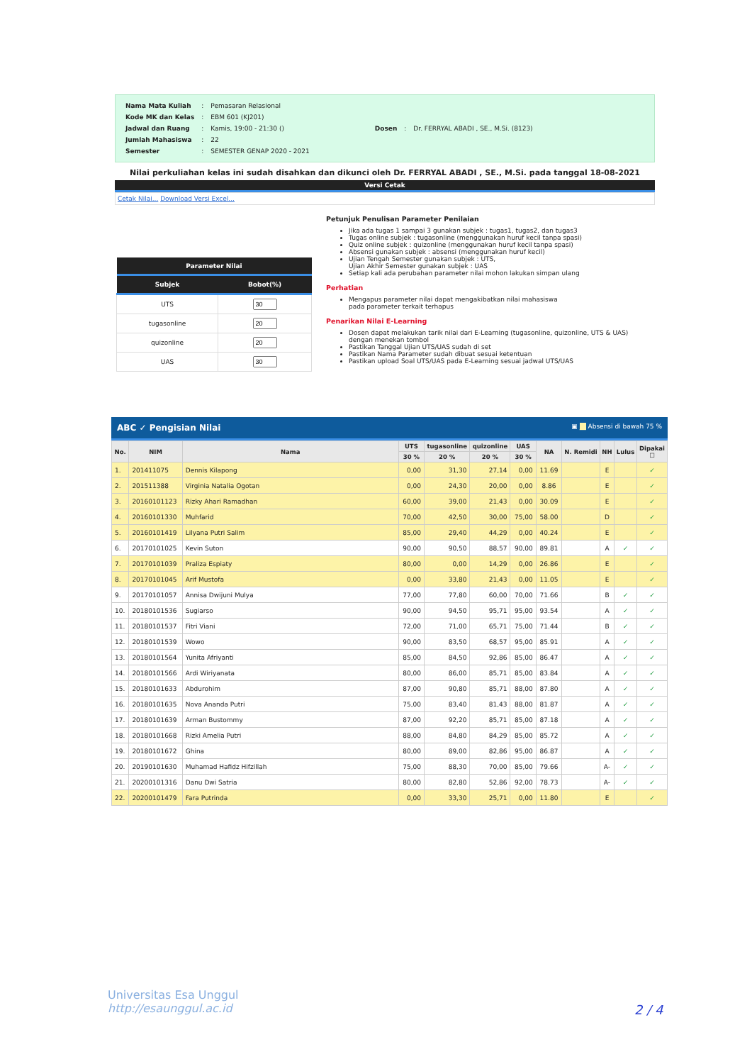| Nama Mata Kuliah | : | Pemasaran Relasional |
| Kode MK dan Kelas | : | EBM 601 (KJ201) |
| Jadwal dan Ruang | : | Kamis, 19:00 - 21:30 () |
| Jumlah Mahasiswa | : | 22 |
| Semester | : | SEMESTER GENAP 2020 - 2021 |
| Dosen | : | Dr. FERRYAL ABADI , SE., M.Si. (8123) |
Nilai perkuliahan kelas ini sudah disahkan dan dikunci oleh Dr. FERRYAL ABADI , SE., M.Si. pada tanggal 18-08-2021
Versi Cetak
Cetak Nilai... Download Versi Excel...
| Parameter Nilai | |
| --- | --- |
| Subjek | Bobot(%) |
| UTS | |
| tugasonline | |
| quizonline | |
| UAS | |
Petunjuk Penulisan Parameter Penilaian
Jika ada tugas 1 sampai 3 gunakan subjek : tugas1, tugas2, dan tugas3
Tugas online subjek : tugasonline (menggunakan huruf kecil tanpa spasi)
Quiz online subjek : quizonline (menggunakan huruf kecil tanpa spasi)
Absensi gunakan subjek : absensi (menggunakan huruf kecil)
Ujian Tengah Semester gunakan subjek : UTS,
Ujian Akhir Semester gunakan subjek : UAS
Setiap kali ada perubahan parameter nilai mohon lakukan simpan ulang
Perhatian
Mengapus parameter nilai dapat mengakibatkan nilai mahasiswa
pada parameter terkait terhapus
Penarikan Nilai E-Learning
Dosen dapat melakukan tarik nilai dari E-Learning (tugasonline, quizonline, UTS & UAS)
dengan menekan tombol
Pastikan Tanggal Ujian UTS/UAS sudah di set
Pastikan Nama Parameter sudah dibuat sesuai ketentuan
Pastikan upload Soal UTS/UAS pada E-Learning sesuai jadwal UTS/UAS
ABC ✓ Pengisian Nilai ▣ __ Absensi di bawah 75 %
| No. | NIM | Nama | UTS | tugasonline | quizonline | UAS | NA | N. Remidi | NH | Lulus | Dipakai ☐ |
| --- | --- | --- | --- | --- | --- | --- | --- | --- | --- | --- | --- |
| | | | 30 % | 20 % | 20 % | 30 % | | | | | |
| 1. | 201411075 | Dennis Kilapong | 0,00 | 31,30 | 27,14 | 0,00 | 11.69 | | E | | ✓ |
| 2. | 201511388 | Virginia Natalia Ogotan | 0,00 | 24,30 | 20,00 | 0,00 | 8.86 | | E | | ✓ |
| 3. | 20160101123 | Rizky Ahari Ramadhan | 60,00 | 39,00 | 21,43 | 0,00 | 30.09 | | E | | ✓ |
| 4. | 20160101330 | Muhfarid | 70,00 | 42,50 | 30,00 | 75,00 | 58.00 | | D | | ✓ |
| 5. | 20160101419 | Lilyana Putri Salim | 85,00 | 29,40 | 44,29 | 0,00 | 40.24 | | E | | ✓ |
| 6. | 20170101025 | Kevin Suton | 90,00 | 90,50 | 88,57 | 90,00 | 89.81 | | A | ✓ | ✓ |
| 7. | 20170101039 | Praliza Espiaty | 80,00 | 0,00 | 14,29 | 0,00 | 26.86 | | E | | ✓ |
| 8. | 20170101045 | Arif Mustofa | 0,00 | 33,80 | 21,43 | 0,00 | 11.05 | | E | | ✓ |
| 9. | 20170101057 | Annisa Dwijuni Mulya | 77,00 | 77,80 | 60,00 | 70,00 | 71.66 | | B | ✓ | ✓ |
| 10. | 20180101536 | Sugiarso | 90,00 | 94,50 | 95,71 | 95,00 | 93.54 | | A | ✓ | ✓ |
| 11. | 20180101537 | Fitri Viani | 72,00 | 71,00 | 65,71 | 75,00 | 71.44 | | B | ✓ | ✓ |
| 12. | 20180101539 | Wowo | 90,00 | 83,50 | 68,57 | 95,00 | 85.91 | | A | ✓ | ✓ |
| 13. | 20180101564 | Yunita Afriyanti | 85,00 | 84,50 | 92,86 | 85,00 | 86.47 | | A | ✓ | ✓ |
| 14. | 20180101566 | Ardi Wiriyanata | 80,00 | 86,00 | 85,71 | 85,00 | 83.84 | | A | ✓ | ✓ |
| 15. | 20180101633 | Abdurohim | 87,00 | 90,80 | 85,71 | 88,00 | 87.80 | | A | ✓ | ✓ |
| 16. | 20180101635 | Nova Ananda Putri | 75,00 | 83,40 | 81,43 | 88,00 | 81.87 | | A | ✓ | ✓ |
| 17. | 20180101639 | Arman Bustommy | 87,00 | 92,20 | 85,71 | 85,00 | 87.18 | | A | ✓ | ✓ |
| 18. | 20180101668 | Rizki Amelia Putri | 88,00 | 84,80 | 84,29 | 85,00 | 85.72 | | A | ✓ | ✓ |
| 19. | 20180101672 | Ghina | 80,00 | 89,00 | 82,86 | 95,00 | 86.87 | | A | ✓ | ✓ |
| 20. | 20190101630 | Muhamad Hafidz Hifzillah | 75,00 | 88,30 | 70,00 | 85,00 | 79.66 | | A- | ✓ | ✓ |
| 21. | 20200101316 | Danu Dwi Satria | 80,00 | 82,80 | 52,86 | 92,00 | 78.73 | | A- | ✓ | ✓ |
| 22. | 20200101479 | Fara Putrinda | 0,00 | 33,30 | 25,71 | 0,00 | 11.80 | | E | | ✓ |
Universitas Esa Unggul
http://esaunggul.ac.id
2 / 4